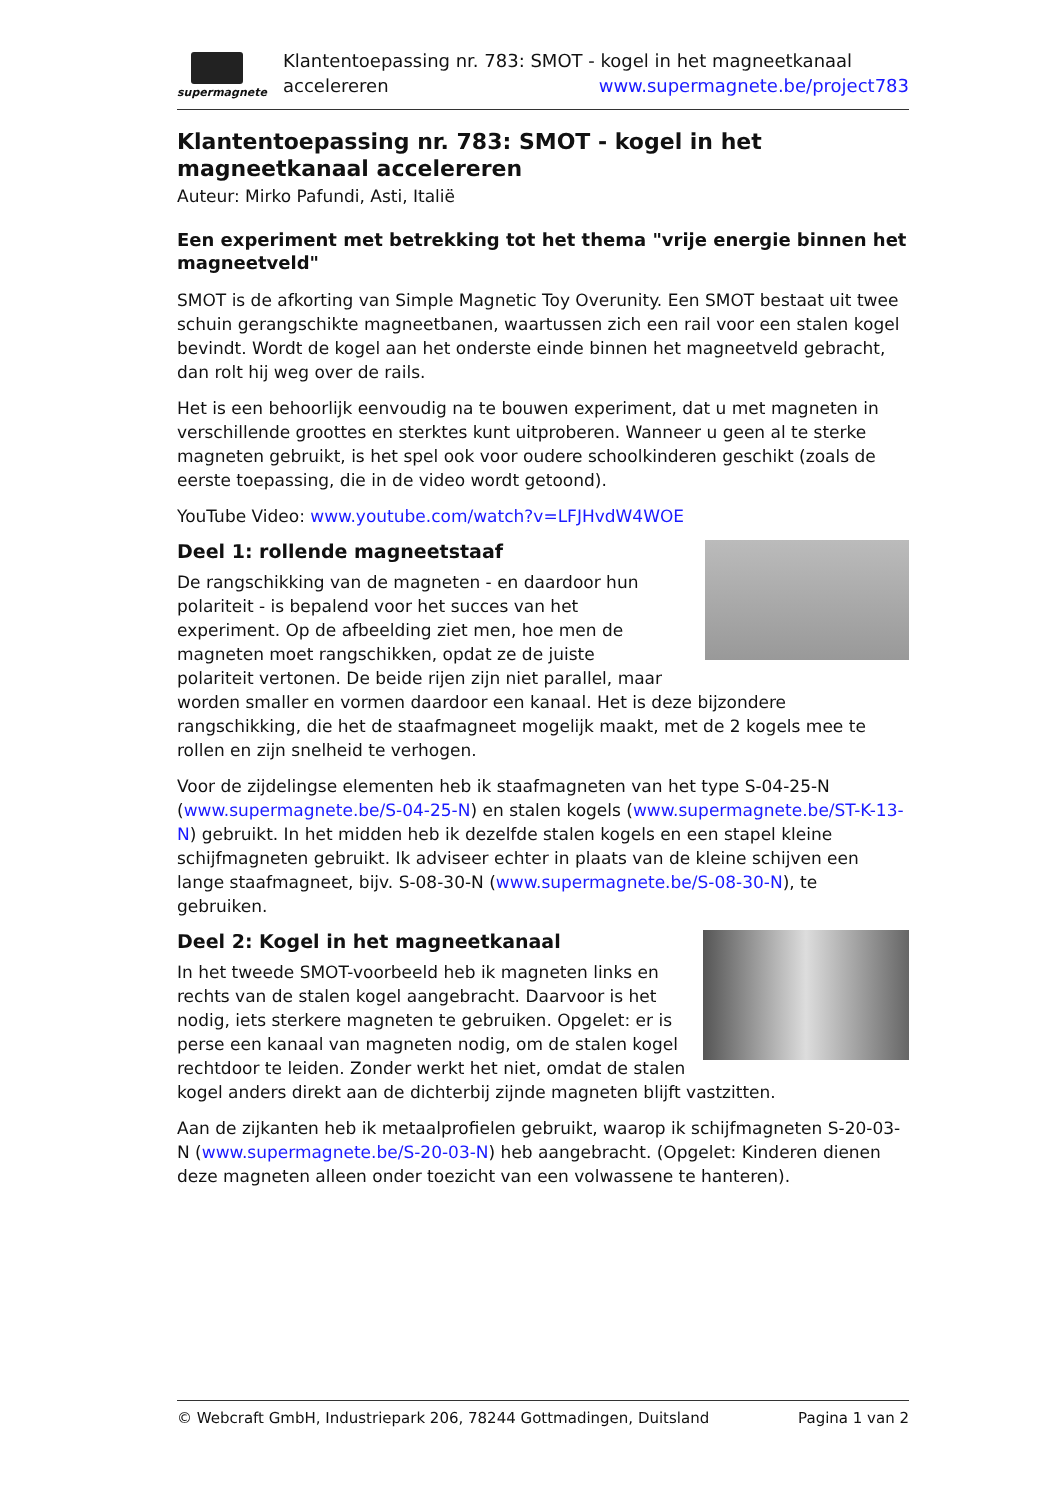supermagnete
Klantentoepassing nr. 783: SMOT - kogel in het magneetkanaal
accelereren www.supermagnete.be/project783
Klantentoepassing nr. 783: SMOT - kogel in het magneetkanaal accelereren
Auteur: Mirko Pafundi, Asti, Italië
Een experiment met betrekking tot het thema "vrije energie binnen het magneetveld"
SMOT is de afkorting van Simple Magnetic Toy Overunity. Een SMOT bestaat uit twee schuin gerangschikte magneetbanen, waartussen zich een rail voor een stalen kogel bevindt. Wordt de kogel aan het onderste einde binnen het magneetveld gebracht, dan rolt hij weg over de rails.
Het is een behoorlijk eenvoudig na te bouwen experiment, dat u met magneten in verschillende groottes en sterktes kunt uitproberen. Wanneer u geen al te sterke magneten gebruikt, is het spel ook voor oudere schoolkinderen geschikt (zoals de eerste toepassing, die in de video wordt getoond).
YouTube Video: www.youtube.com/watch?v=LFJHvdW4WOE
Deel 1: rollende magneetstaaf
De rangschikking van de magneten - en daardoor hun polariteit - is bepalend voor het succes van het experiment. Op de afbeelding ziet men, hoe men de magneten moet rangschikken, opdat ze de juiste polariteit vertonen. De beide rijen zijn niet parallel, maar worden smaller en vormen daardoor een kanaal. Het is deze bijzondere rangschikking, die het de staafmagneet mogelijk maakt, met de 2 kogels mee te rollen en zijn snelheid te verhogen.
Voor de zijdelingse elementen heb ik staafmagneten van het type S-04-25-N (www.supermagnete.be/S-04-25-N) en stalen kogels (www.supermagnete.be/ST-K-13-N) gebruikt. In het midden heb ik dezelfde stalen kogels en een stapel kleine schijfmagneten gebruikt. Ik adviseer echter in plaats van de kleine schijven een lange staafmagneet, bijv. S-08-30-N (www.supermagnete.be/S-08-30-N), te gebruiken.
Deel 2: Kogel in het magneetkanaal
In het tweede SMOT-voorbeeld heb ik magneten links en rechts van de stalen kogel aangebracht. Daarvoor is het nodig, iets sterkere magneten te gebruiken. Opgelet: er is perse een kanaal van magneten nodig, om de stalen kogel rechtdoor te leiden. Zonder werkt het niet, omdat de stalen kogel anders direkt aan de dichterbij zijnde magneten blijft vastzitten.
Aan de zijkanten heb ik metaalprofielen gebruikt, waarop ik schijfmagneten S-20-03-N (www.supermagnete.be/S-20-03-N) heb aangebracht. (Opgelet: Kinderen dienen deze magneten alleen onder toezicht van een volwassene te hanteren).
© Webcraft GmbH, Industriepark 206, 78244 Gottmadingen, Duitsland Pagina 1 van 2